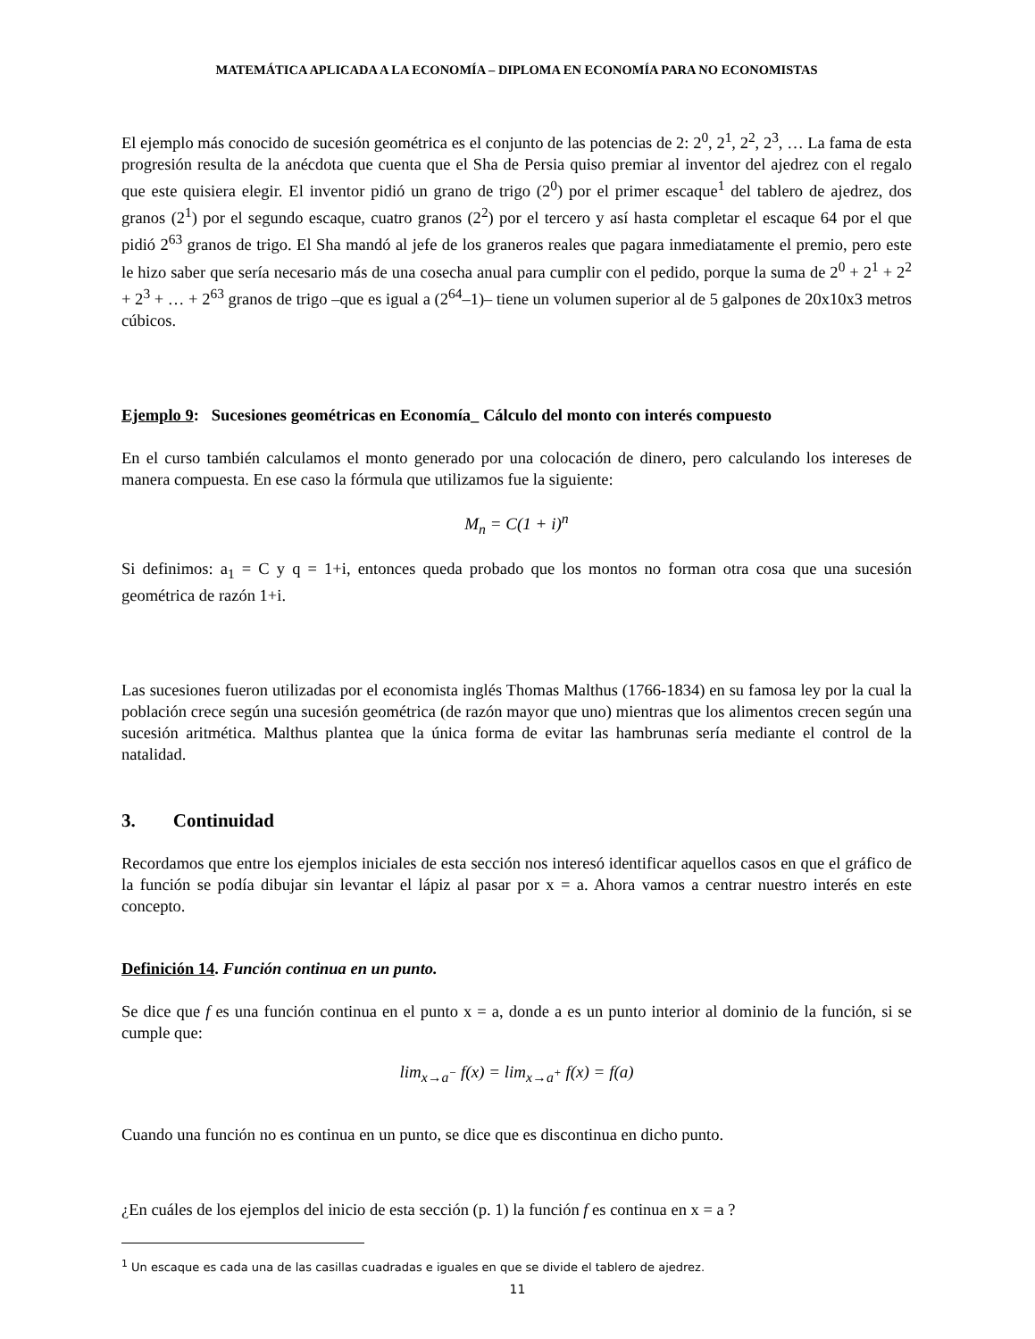MATEMÁTICA APLICADA A LA ECONOMÍA – DIPLOMA EN ECONOMÍA PARA NO ECONOMISTAS
El ejemplo más conocido de sucesión geométrica es el conjunto de las potencias de 2: 2<sup>0</sup>, 2<sup>1</sup>, 2<sup>2</sup>, 2<sup>3</sup>, … La fama de esta progresión resulta de la anécdota que cuenta que el Sha de Persia quiso premiar al inventor del ajedrez con el regalo que este quisiera elegir. El inventor pidió un grano de trigo (2<sup>0</sup>) por el primer escaque<sup>1</sup> del tablero de ajedrez, dos granos (2<sup>1</sup>) por el segundo escaque, cuatro granos (2<sup>2</sup>) por el tercero y así hasta completar el escaque 64 por el que pidió 2<sup>63</sup> granos de trigo. El Sha mandó al jefe de los graneros reales que pagara inmediatamente el premio, pero este le hizo saber que sería necesario más de una cosecha anual para cumplir con el pedido, porque la suma de 2<sup>0</sup> + 2<sup>1</sup> + 2<sup>2</sup> + 2<sup>3</sup> + … + 2<sup>63</sup> granos de trigo –que es igual a (2<sup>64</sup>–1)– tiene un volumen superior al de 5 galpones de 20x10x3 metros cúbicos.
Ejemplo 9: Sucesiones geométricas en Economía_ Cálculo del monto con interés compuesto
En el curso también calculamos el monto generado por una colocación de dinero, pero calculando los intereses de manera compuesta. En ese caso la fórmula que utilizamos fue la siguiente:
M<sub>n</sub> = C(1 + i)<sup>n</sup>
Si definimos: a<sub>1</sub> = C y q = 1+i, entonces queda probado que los montos no forman otra cosa que una sucesión geométrica de razón 1+i.
Las sucesiones fueron utilizadas por el economista inglés Thomas Malthus (1766-1834) en su famosa ley por la cual la población crece según una sucesión geométrica (de razón mayor que uno) mientras que los alimentos crecen según una sucesión aritmética. Malthus plantea que la única forma de evitar las hambrunas sería mediante el control de la natalidad.
3. Continuidad
Recordamos que entre los ejemplos iniciales de esta sección nos interesó identificar aquellos casos en que el gráfico de la función se podía dibujar sin levantar el lápiz al pasar por x = a. Ahora vamos a centrar nuestro interés en este concepto.
Definición 14. Función continua en un punto.
Se dice que f es una función continua en el punto x = a, donde a es un punto interior al dominio de la función, si se cumple que:
lim<sub>x→a<sup>−</sup></sub> f(x) = lim<sub>x→a<sup>+</sup></sub> f(x) = f(a)
Cuando una función no es continua en un punto, se dice que es discontinua en dicho punto.
¿En cuáles de los ejemplos del inicio de esta sección (p. 1) la función f es continua en x = a ?
<sup>1</sup> Un escaque es cada una de las casillas cuadradas e iguales en que se divide el tablero de ajedrez.
11